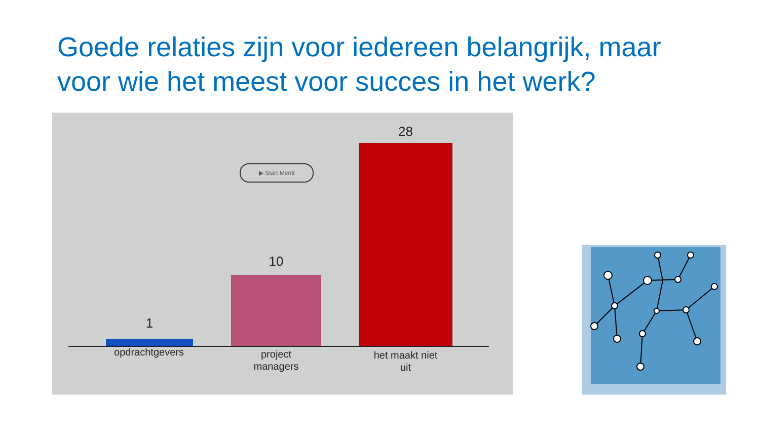Goede relaties zijn voor iedereen belangrijk, maar voor wie het meest voor succes in het werk?
▶ Start Menti
1
10
28
opdrachtgevers
project
managers
het maakt niet
uit